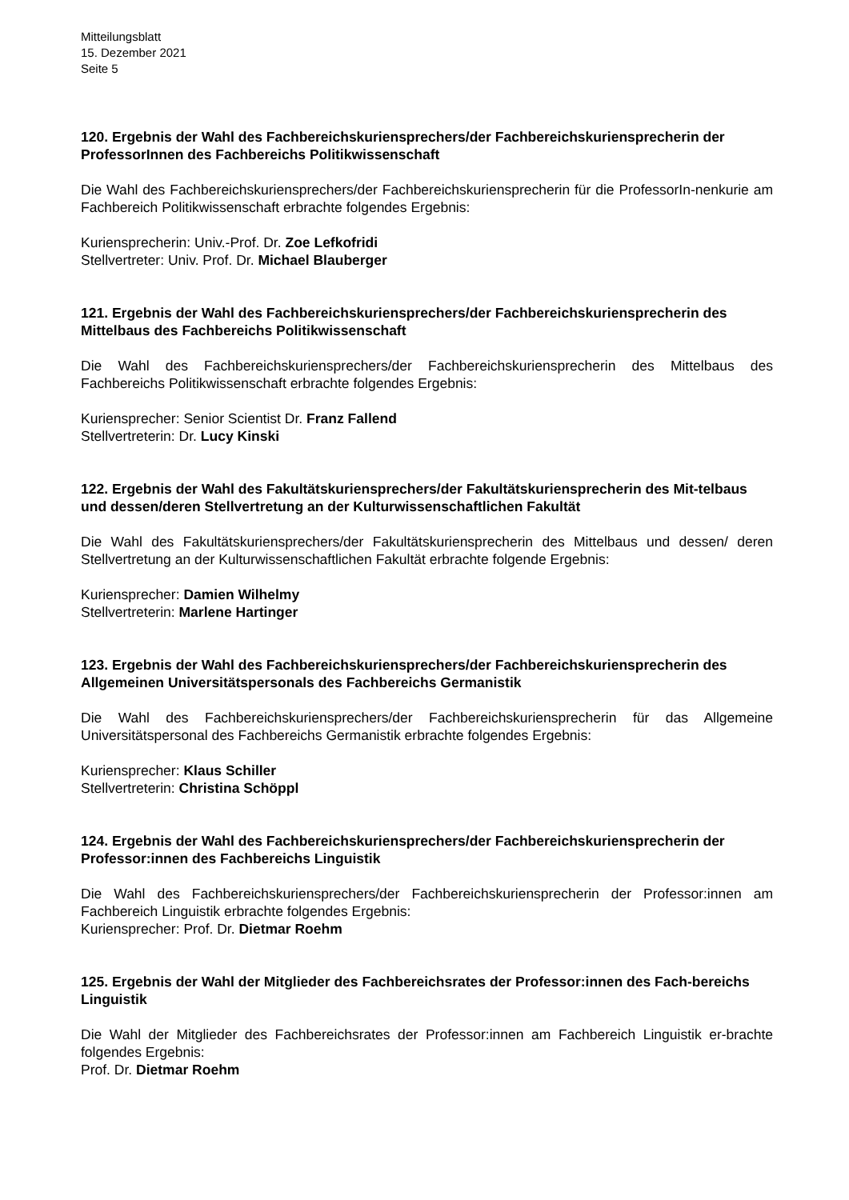Mitteilungsblatt
15. Dezember 2021
Seite 5
120. Ergebnis der Wahl des Fachbereichskuriensprechers/der Fachbereichskuriensprecherin der ProfessorInnen des Fachbereichs Politikwissenschaft
Die Wahl des Fachbereichskuriensprechers/der Fachbereichskuriensprecherin für die ProfessorIn-nenkurie am Fachbereich Politikwissenschaft erbrachte folgendes Ergebnis:
Kuriensprecherin: Univ.-Prof. Dr. Zoe Lefkofridi
Stellvertreter: Univ. Prof. Dr. Michael Blauberger
121. Ergebnis der Wahl des Fachbereichskuriensprechers/der Fachbereichskuriensprecherin des Mittelbaus des Fachbereichs Politikwissenschaft
Die Wahl des Fachbereichskuriensprechers/der Fachbereichskuriensprecherin des Mittelbaus des Fachbereichs Politikwissenschaft erbrachte folgendes Ergebnis:
Kuriensprecher: Senior Scientist Dr. Franz Fallend
Stellvertreterin: Dr. Lucy Kinski
122. Ergebnis der Wahl des Fakultätskuriensprechers/der Fakultätskuriensprecherin des Mit-telbaus und dessen/deren Stellvertretung an der Kulturwissenschaftlichen Fakultät
Die Wahl des Fakultätskuriensprechers/der Fakultätskuriensprecherin des Mittelbaus und dessen/ deren Stellvertretung an der Kulturwissenschaftlichen Fakultät erbrachte folgende Ergebnis:
Kuriensprecher: Damien Wilhelmy
Stellvertreterin: Marlene Hartinger
123. Ergebnis der Wahl des Fachbereichskuriensprechers/der Fachbereichskuriensprecherin des Allgemeinen Universitätspersonals des Fachbereichs Germanistik
Die Wahl des Fachbereichskuriensprechers/der Fachbereichskuriensprecherin für das Allgemeine Universitätspersonal des Fachbereichs Germanistik erbrachte folgendes Ergebnis:
Kuriensprecher: Klaus Schiller
Stellvertreterin: Christina Schöppl
124. Ergebnis der Wahl des Fachbereichskuriensprechers/der Fachbereichskuriensprecherin der Professor:innen des Fachbereichs Linguistik
Die Wahl des Fachbereichskuriensprechers/der Fachbereichskuriensprecherin der Professor:innen am Fachbereich Linguistik erbrachte folgendes Ergebnis:
Kuriensprecher: Prof. Dr. Dietmar Roehm
125. Ergebnis der Wahl der Mitglieder des Fachbereichsrates der Professor:innen des Fach-bereichs Linguistik
Die Wahl der Mitglieder des Fachbereichsrates der Professor:innen am Fachbereich Linguistik er-brachte folgendes Ergebnis:
Prof. Dr. Dietmar Roehm